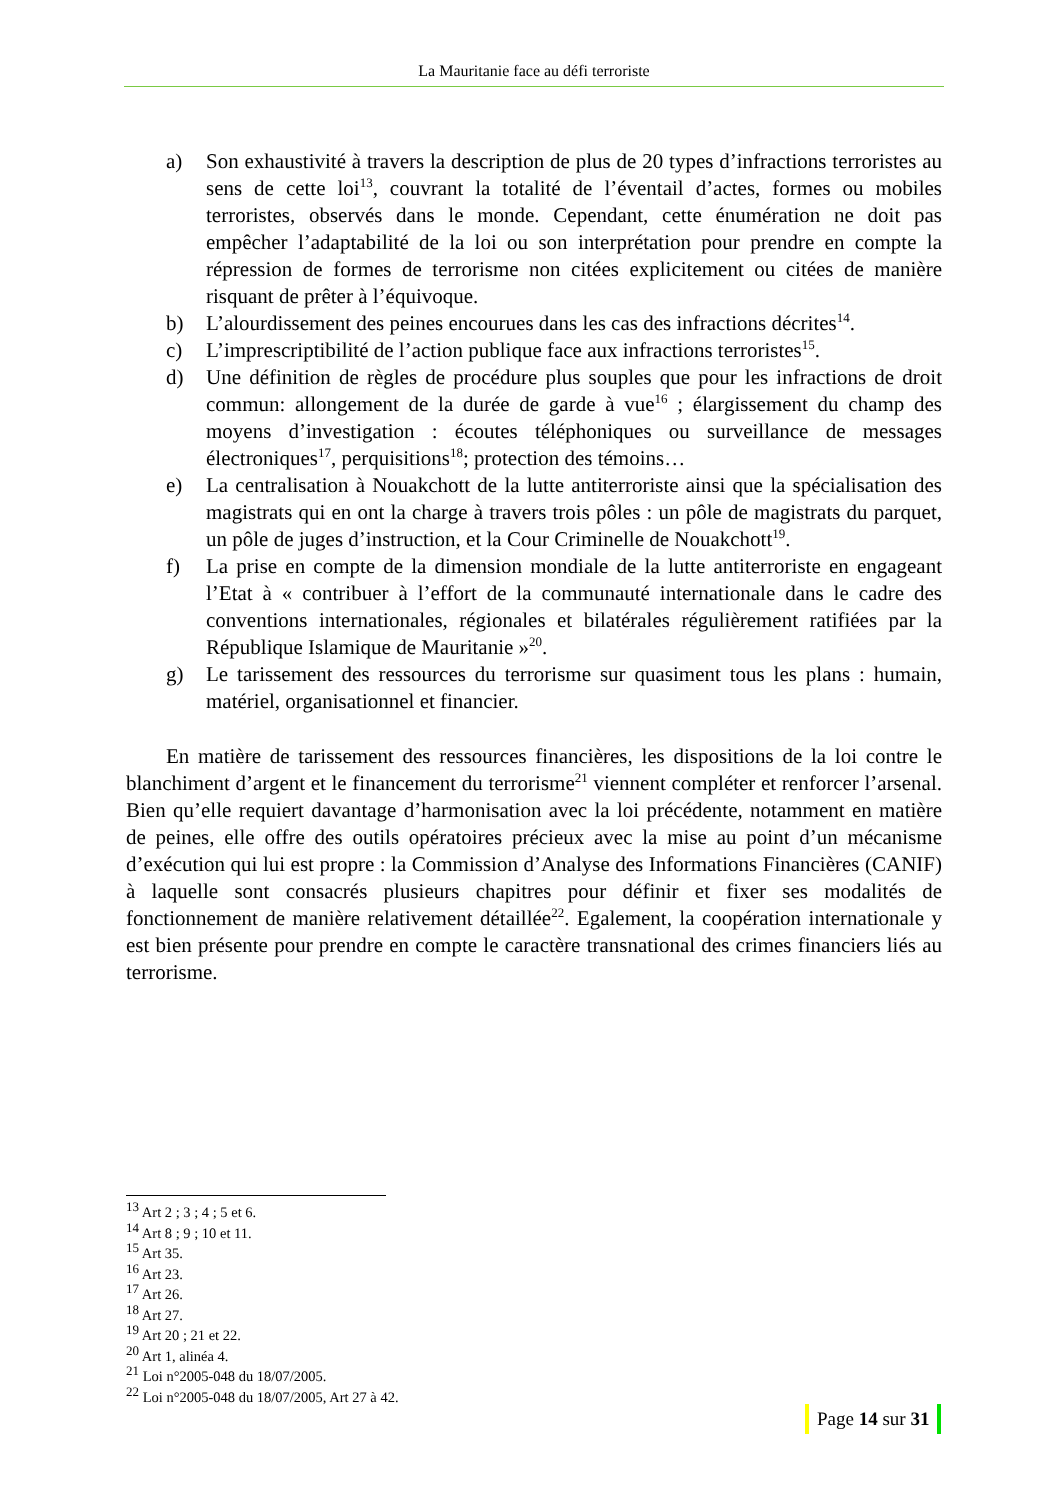La Mauritanie face au défi terroriste
a) Son exhaustivité à travers la description de plus de 20 types d’infractions terroristes au sens de cette loi<sup>13</sup>, couvrant la totalité de l’éventail d’actes, formes ou mobiles terroristes, observés dans le monde. Cependant, cette énumération ne doit pas empêcher l’adaptabilité de la loi ou son interprétation pour prendre en compte la répression de formes de terrorisme non citées explicitement ou citées de manière risquant de prêter à l’équivoque.
b) L’alourdissement des peines encourues dans les cas des infractions décrites<sup>14</sup>.
c) L’imprescriptibilité de l’action publique face aux infractions terroristes<sup>15</sup>.
d) Une définition de règles de procédure plus souples que pour les infractions de droit commun: allongement de la durée de garde à vue<sup>16</sup> ; élargissement du champ des moyens d’investigation : écoutes téléphoniques ou surveillance de messages électroniques<sup>17</sup>, perquisitions<sup>18</sup>; protection des témoins…
e) La centralisation à Nouakchott de la lutte antiterroriste ainsi que la spécialisation des magistrats qui en ont la charge à travers trois pôles : un pôle de magistrats du parquet, un pôle de juges d’instruction, et la Cour Criminelle de Nouakchott<sup>19</sup>.
f) La prise en compte de la dimension mondiale de la lutte antiterroriste en engageant l’Etat à « contribuer à l’effort de la communauté internationale dans le cadre des conventions internationales, régionales et bilatérales régulièrement ratifiées par la République Islamique de Mauritanie »<sup>20</sup>.
g) Le tarissement des ressources du terrorisme sur quasiment tous les plans : humain, matériel, organisationnel et financier.
En matière de tarissement des ressources financières, les dispositions de la loi contre le blanchiment d’argent et le financement du terrorisme<sup>21</sup> viennent compléter et renforcer l’arsenal. Bien qu’elle requiert davantage d’harmonisation avec la loi précédente, notamment en matière de peines, elle offre des outils opératoires précieux avec la mise au point d’un mécanisme d’exécution qui lui est propre : la Commission d’Analyse des Informations Financières (CANIF) à laquelle sont consacrés plusieurs chapitres pour définir et fixer ses modalités de fonctionnement de manière relativement détaillée<sup>22</sup>. Egalement, la coopération internationale y est bien présente pour prendre en compte le caractère transnational des crimes financiers liés au terrorisme.
<sup>13</sup> Art 2 ; 3 ; 4 ; 5 et 6.
<sup>14</sup> Art 8 ; 9 ; 10 et 11.
<sup>15</sup> Art 35.
<sup>16</sup> Art 23.
<sup>17</sup> Art 26.
<sup>18</sup> Art 27.
<sup>19</sup> Art 20 ; 21 et 22.
<sup>20</sup> Art 1, alinéa 4.
<sup>21</sup> Loi n°2005-048 du 18/07/2005.
<sup>22</sup> Loi n°2005-048 du 18/07/2005, Art 27 à 42.
Page 14 sur 31